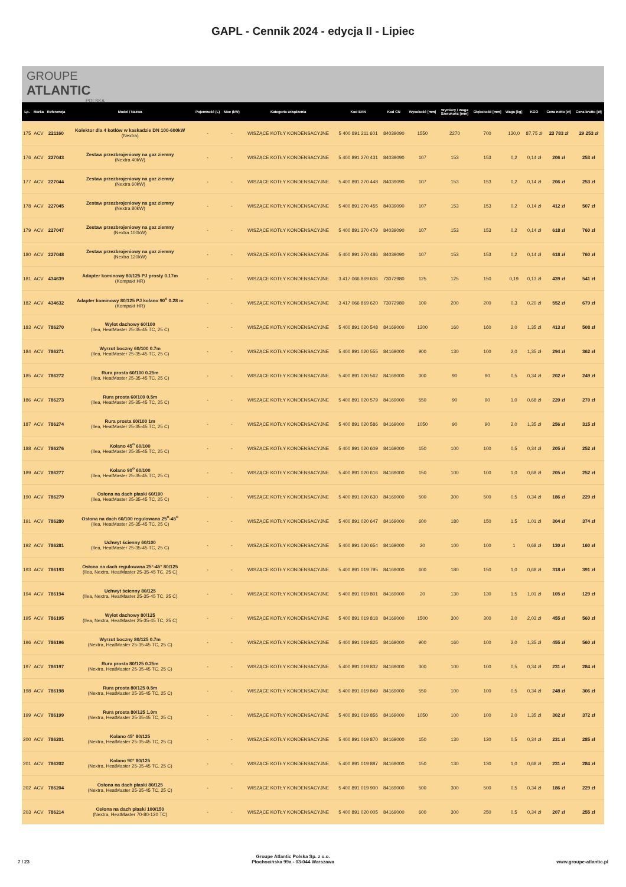GAPL - Cennik 2024 - edycja II - Lipiec
GROUPE
ATLANTIC
POLSKA
| Lp. | Marka | Referencja | Model / Nazwa | Pojemność (L) | Moc (kW) | Kategoria urządzenia | Kod EAN | Kod CN | Wysokość [mm] | Wymiary / Waga Szerokość [mm] | Głębokość [mm] | Waga [kg] | KGO | Cena netto [zł] | Cena brutto [zł] |
| --- | --- | --- | --- | --- | --- | --- | --- | --- | --- | --- | --- | --- | --- | --- | --- |
| 175 | ACV | 221160 | Kolektor dla 4 kotłów w kaskadzie DN 100-600kW (Nextra) | - | - | WISZĄCE KOTŁY KONDENSACYJNE | 5 400 891 211 601 | 84039090 | 1550 | 2270 | 700 | 130,0 | 87,75 zł | 23 783 zł | 29 253 zł |
| 176 | ACV | 227043 | Zestaw przezbrojeniowy na gaz ziemny (Nextra 40kW) | - | - | WISZĄCE KOTŁY KONDENSACYJNE | 5 400 891 270 431 | 84039090 | 107 | 153 | 153 | 0,2 | 0,14 zł | 206 zł | 253 zł |
| 177 | ACV | 227044 | Zestaw przezbrojeniowy na gaz ziemny (Nextra 60kW) | - | - | WISZĄCE KOTŁY KONDENSACYJNE | 5 400 891 270 448 | 84039090 | 107 | 153 | 153 | 0,2 | 0,14 zł | 206 zł | 253 zł |
| 178 | ACV | 227045 | Zestaw przezbrojeniowy na gaz ziemny (Nextra 80kW) | - | - | WISZĄCE KOTŁY KONDENSACYJNE | 5 400 891 270 455 | 84039090 | 107 | 153 | 153 | 0,2 | 0,14 zł | 412 zł | 507 zł |
| 179 | ACV | 227047 | Zestaw przezbrojeniowy na gaz ziemny (Nextra 100kW) | - | - | WISZĄCE KOTŁY KONDENSACYJNE | 5 400 891 270 479 | 84039090 | 107 | 153 | 153 | 0,2 | 0,14 zł | 618 zł | 760 zł |
| 180 | ACV | 227048 | Zestaw przezbrojeniowy na gaz ziemny (Nextra 120kW) | - | - | WISZĄCE KOTŁY KONDENSACYJNE | 5 400 891 270 486 | 84039090 | 107 | 153 | 153 | 0,2 | 0,14 zł | 618 zł | 760 zł |
| 181 | ACV | 434639 | Adapter kominowy 80/125 PJ prosty 0.17m (Kompakt HR) | - | - | WISZĄCE KOTŁY KONDENSACYJNE | 3 417 066 869 606 | 73072980 | 125 | 125 | 150 | 0,19 | 0,13 zł | 439 zł | 541 zł |
| 182 | ACV | 434632 | Adapter kominowy 80/125 PJ kolano 90<sup>o</sup> 0.28 m (Kompakt HR) | - | - | WISZĄCE KOTŁY KONDENSACYJNE | 3 417 066 869 620 | 73072980 | 100 | 200 | 200 | 0,3 | 0,20 zł | 552 zł | 679 zł |
| 183 | ACV | 786270 | Wylot dachowy 60/100 (Ilea, HeatMaster 25-35-45 TC, 25 C) | - | - | WISZĄCE KOTŁY KONDENSACYJNE | 5 400 891 020 548 | 84169000 | 1200 | 160 | 160 | 2,0 | 1,35 zł | 413 zł | 508 zł |
| 184 | ACV | 786271 | Wyrzut boczny 60/100 0.7m (Ilea, HeatMaster 25-35-45 TC, 25 C) | - | - | WISZĄCE KOTŁY KONDENSACYJNE | 5 400 891 020 555 | 84169000 | 900 | 130 | 100 | 2,0 | 1,35 zł | 294 zł | 362 zł |
| 185 | ACV | 786272 | Rura prosta 60/100 0.25m (Ilea, HeatMaster 25-35-45 TC, 25 C) | - | - | WISZĄCE KOTŁY KONDENSACYJNE | 5 400 891 020 562 | 84169000 | 300 | 90 | 90 | 0,5 | 0,34 zł | 202 zł | 249 zł |
| 186 | ACV | 786273 | Rura prosta 60/100 0.5m (Ilea, HeatMaster 25-35-45 TC, 25 C) | - | - | WISZĄCE KOTŁY KONDENSACYJNE | 5 400 891 020 579 | 84169000 | 550 | 90 | 90 | 1,0 | 0,68 zł | 220 zł | 270 zł |
| 187 | ACV | 786274 | Rura prosta 60/100 1m (Ilea, HeatMaster 25-35-45 TC, 25 C) | - | - | WISZĄCE KOTŁY KONDENSACYJNE | 5 400 891 020 586 | 84169000 | 1050 | 90 | 90 | 2,0 | 1,35 zł | 256 zł | 315 zł |
| 188 | ACV | 786276 | Kolano 45<sup>o</sup> 60/100 (Ilea, HeatMaster 25-35-45 TC, 25 C) | - | - | WISZĄCE KOTŁY KONDENSACYJNE | 5 400 891 020 609 | 84169000 | 150 | 100 | 100 | 0,5 | 0,34 zł | 205 zł | 252 zł |
| 189 | ACV | 786277 | Kolano 90<sup>o</sup> 60/100 (Ilea, HeatMaster 25-35-45 TC, 25 C) | - | - | WISZĄCE KOTŁY KONDENSACYJNE | 5 400 891 020 616 | 84169000 | 150 | 100 | 100 | 1,0 | 0,68 zł | 205 zł | 252 zł |
| 190 | ACV | 786279 | Osłona na dach płaski 60/100 (Ilea, HeatMaster 25-35-45 TC, 25 C) | - | - | WISZĄCE KOTŁY KONDENSACYJNE | 5 400 891 020 630 | 84169000 | 500 | 300 | 500 | 0,5 | 0,34 zł | 186 zł | 229 zł |
| 191 | ACV | 786280 | Osłona na dach 60/100 regulowana 25<sup>o</sup>-45<sup>o</sup> (Ilea, HeatMaster 25-35-45 TC, 25 C) | - | - | WISZĄCE KOTŁY KONDENSACYJNE | 5 400 891 020 647 | 84169000 | 600 | 180 | 150 | 1,5 | 1,01 zł | 304 zł | 374 zł |
| 192 | ACV | 786281 | Uchwyt ścienny 60/100 (Ilea, HeatMaster 25-35-45 TC, 25 C) | - | - | WISZĄCE KOTŁY KONDENSACYJNE | 5 400 891 020 654 | 84169000 | 20 | 100 | 100 | 1 | 0,68 zł | 130 zł | 160 zł |
| 193 | ACV | 786193 | Osłona na dach regulowana 25°-45° 80/125 (Ilea, Nextra, HeatMaster 25-35-45 TC, 25 C) | - | - | WISZĄCE KOTŁY KONDENSACYJNE | 5 400 891 019 795 | 84169000 | 600 | 180 | 150 | 1,0 | 0,68 zł | 318 zł | 391 zł |
| 194 | ACV | 786194 | Uchwyt ścienny 80/125 (Ilea, Nextra, HeatMaster 25-35-45 TC, 25 C) | - | - | WISZĄCE KOTŁY KONDENSACYJNE | 5 400 891 019 801 | 84169000 | 20 | 130 | 130 | 1,5 | 1,01 zł | 105 zł | 129 zł |
| 195 | ACV | 786195 | Wylot dachowy 80/125 (Ilea, Nextra, HeatMaster 25-35-45 TC, 25 C) | - | - | WISZĄCE KOTŁY KONDENSACYJNE | 5 400 891 019 818 | 84169000 | 1500 | 300 | 300 | 3,0 | 2,03 zł | 455 zł | 560 zł |
| 196 | ACV | 786196 | Wyrzut boczny 80/125 0.7m (Nextra, HeatMaster 25-35-45 TC, 25 C) | - | - | WISZĄCE KOTŁY KONDENSACYJNE | 5 400 891 019 825 | 84169000 | 900 | 160 | 100 | 2,0 | 1,35 zł | 455 zł | 560 zł |
| 197 | ACV | 786197 | Rura prosta 80/125 0.25m (Nextra, HeatMaster 25-35-45 TC, 25 C) | - | - | WISZĄCE KOTŁY KONDENSACYJNE | 5 400 891 019 832 | 84169000 | 300 | 100 | 100 | 0,5 | 0,34 zł | 231 zł | 284 zł |
| 198 | ACV | 786198 | Rura prosta 80/125 0.5m (Nextra, HeatMaster 25-35-45 TC, 25 C) | - | - | WISZĄCE KOTŁY KONDENSACYJNE | 5 400 891 019 849 | 84169000 | 550 | 100 | 100 | 0,5 | 0,34 zł | 248 zł | 306 zł |
| 199 | ACV | 786199 | Rura prosta 80/125 1.0m (Nextra, HeatMaster 25-35-45 TC, 25 C) | - | - | WISZĄCE KOTŁY KONDENSACYJNE | 5 400 891 019 856 | 84169000 | 1050 | 100 | 100 | 2,0 | 1,35 zł | 302 zł | 372 zł |
| 200 | ACV | 786201 | Kolano 45° 80/125 (Nextra, HeatMaster 25-35-45 TC, 25 C) | - | - | WISZĄCE KOTŁY KONDENSACYJNE | 5 400 891 019 870 | 84169000 | 150 | 130 | 130 | 0,5 | 0,34 zł | 231 zł | 285 zł |
| 201 | ACV | 786202 | Kolano 90° 80/125 (Nextra, HeatMaster 25-35-45 TC, 25 C) | - | - | WISZĄCE KOTŁY KONDENSACYJNE | 5 400 891 019 887 | 84169000 | 150 | 130 | 130 | 1,0 | 0,68 zł | 231 zł | 284 zł |
| 202 | ACV | 786204 | Osłona na dach płaski 80/125 (Nextra, HeatMaster 25-35-45 TC, 25 C) | - | - | WISZĄCE KOTŁY KONDENSACYJNE | 5 400 891 019 900 | 84169000 | 500 | 300 | 500 | 0,5 | 0,34 zł | 186 zł | 229 zł |
| 203 | ACV | 786214 | Osłona na dach płaski 100/150 (Nextra, HeatMaster 70-80-120 TC) | - | - | WISZĄCE KOTŁY KONDENSACYJNE | 5 400 891 020 005 | 84169000 | 600 | 300 | 250 | 0,5 | 0,34 zł | 207 zł | 255 zł |
7 / 23
Groupe Atlantic Polska Sp. z o.o.
Płochocińska 99a - 03-044 Warszawa
www.groupe-atlantic.pl